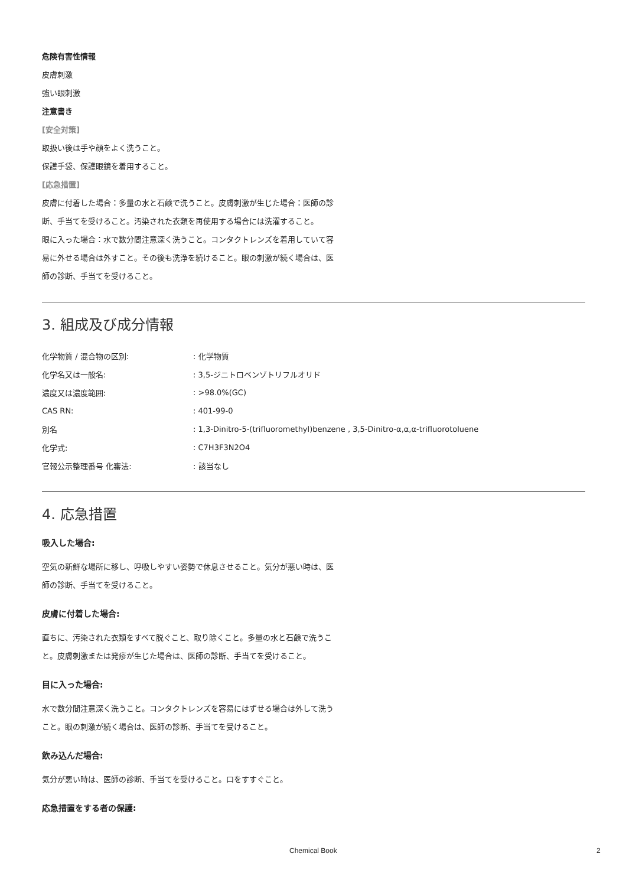危険有害性情報
皮膚刺激
強い眼刺激
注意書き
[安全対策]
取扱い後は手や顔をよく洗うこと。
保護手袋、保護眼鏡を着用すること。
[応急措置]
皮膚に付着した場合：多量の水と石鹸で洗うこと。皮膚刺激が生じた場合：医師の診断、手当てを受けること。汚染された衣類を再使用する場合には洗濯すること。
眼に入った場合：水で数分間注意深く洗うこと。コンタクトレンズを着用していて容易に外せる場合は外すこと。その後も洗浄を続けること。眼の刺激が続く場合は、医師の診断、手当てを受けること。
3. 組成及び成分情報
| 化学物質 / 混合物の区別: | : 化学物質 |
| 化学名又は一般名: | : 3,5-ジニトロベンゾトリフルオリド |
| 濃度又は濃度範囲: | : >98.0%(GC) |
| CAS RN: | : 401-99-0 |
| 別名 | : 1,3-Dinitro-5-(trifluoromethyl)benzene , 3,5-Dinitro-α,α,α-trifluorotoluene |
| 化学式: | : C7H3F3N2O4 |
| 官報公示整理番号 化審法: | : 該当なし |
4. 応急措置
吸入した場合:
空気の新鮮な場所に移し、呼吸しやすい姿勢で休息させること。気分が悪い時は、医師の診断、手当てを受けること。
皮膚に付着した場合:
直ちに、汚染された衣類をすべて脱ぐこと、取り除くこと。多量の水と石鹸で洗うこと。皮膚刺激または発疹が生じた場合は、医師の診断、手当てを受けること。
目に入った場合:
水で数分間注意深く洗うこと。コンタクトレンズを容易にはずせる場合は外して洗うこと。眼の刺激が続く場合は、医師の診断、手当てを受けること。
飲み込んだ場合:
気分が悪い時は、医師の診断、手当てを受けること。口をすすぐこと。
応急措置をする者の保護:
Chemical Book 2